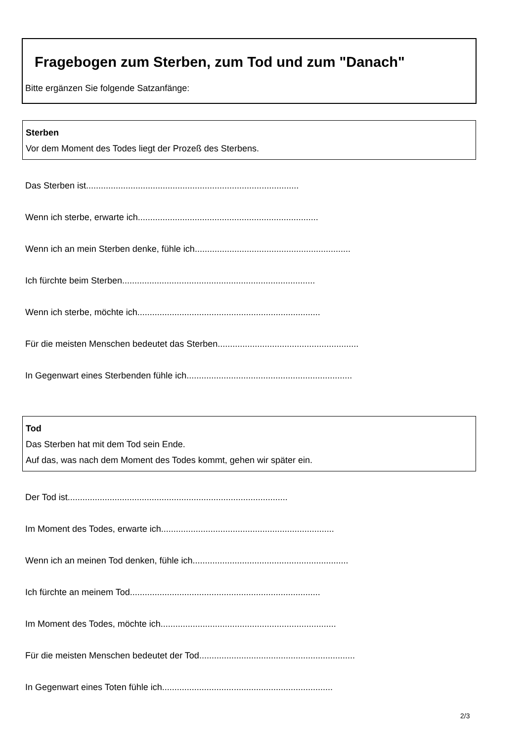Fragebogen zum Sterben, zum Tod und zum "Danach"
Bitte ergänzen Sie folgende Satzanfänge:
Sterben
Vor dem Moment des Todes liegt der Prozeß des Sterbens.
Das Sterben ist......................................................................................
Wenn ich sterbe, erwarte ich.........................................................................
Wenn ich an mein Sterben denke, fühle ich...............................................................
Ich fürchte beim Sterben..............................................................................
Wenn ich sterbe, möchte ich..........................................................................
Für die meisten Menschen bedeutet das Sterben.........................................................
In Gegenwart eines Sterbenden fühle ich...................................................................
Tod
Das Sterben hat mit dem Tod sein Ende.
Auf das, was nach dem Moment des Todes kommt, gehen wir später ein.
Der Tod ist.........................................................................................
Im Moment des Todes, erwarte ich......................................................................
Wenn ich an meinen Tod denken, fühle ich...............................................................
Ich fürchte an meinem Tod.............................................................................
Im Moment des Todes, möchte ich.......................................................................
Für die meisten Menschen bedeutet der Tod...............................................................
In Gegenwart eines Toten fühle ich.....................................................................
2/3